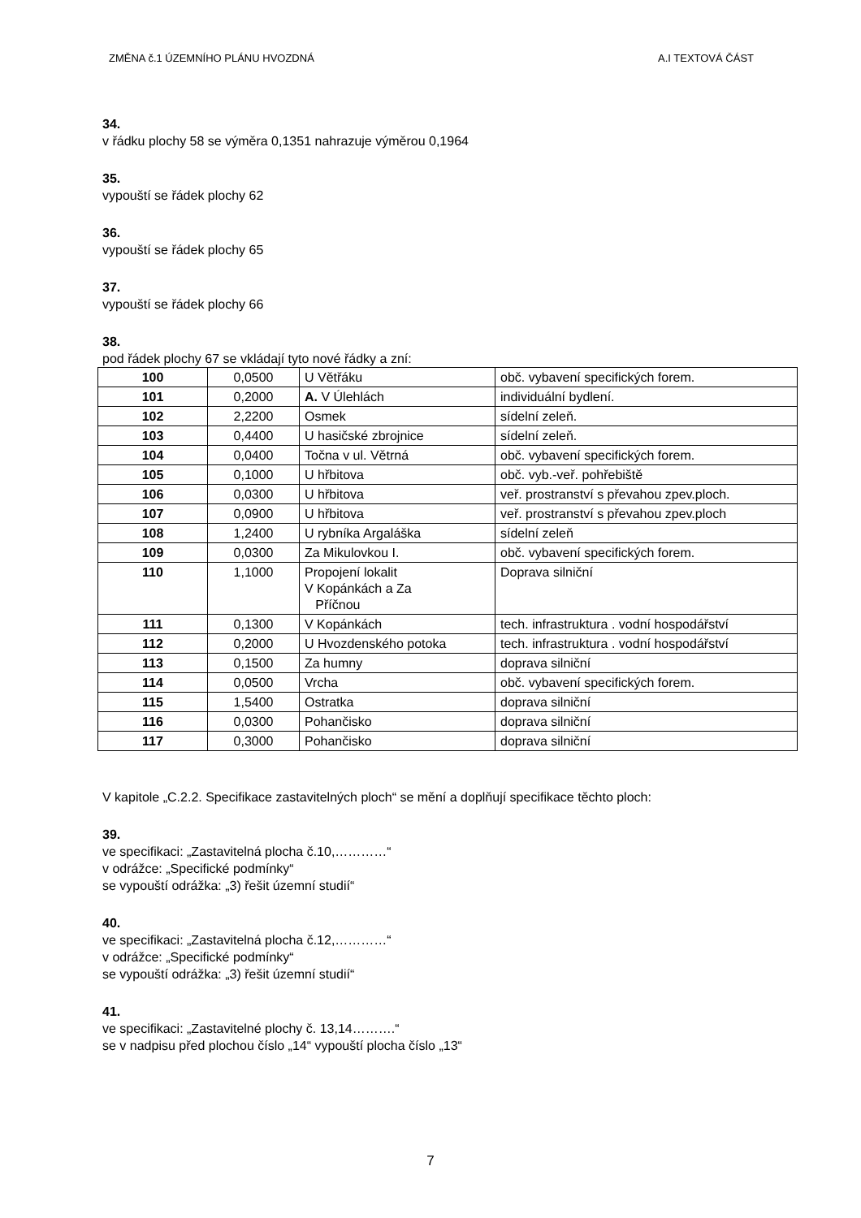ZMĚNA č.1 ÚZEMNÍHO PLÁNU HVOZDNÁ A.I TEXTOVÁ ČÁST
34.
v řádku plochy 58 se výměra 0,1351 nahrazuje výměrou 0,1964
35.
vypouští se řádek plochy 62
36.
vypouští se řádek plochy 65
37.
vypouští se řádek plochy 66
38.
pod řádek plochy 67 se vkládají tyto nové řádky a zní:
| 100 | 0,0500 | U Větřáku | obč. vybavení specifických forem. |
| 101 | 0,2000 | A. V Úlehlách | individuální bydlení. |
| 102 | 2,2200 | Osmek | sídelní zeleň. |
| 103 | 0,4400 | U hasičské zbrojnice | sídelní zeleň. |
| 104 | 0,0400 | Točna v ul. Větrná | obč. vybavení specifických forem. |
| 105 | 0,1000 | U hřbitova | obč. vyb.-veř. pohřebiště |
| 106 | 0,0300 | U hřbitova | veř. prostranství s převahou zpev.ploch. |
| 107 | 0,0900 | U hřbitova | veř. prostranství s převahou zpev.ploch |
| 108 | 1,2400 | U rybníka Argaláška | sídelní zeleň |
| 109 | 0,0300 | Za Mikulovkou I. | obč. vybavení specifických forem. |
| 110 | 1,1000 | Propojení lokalit V Kopánkách a Za Příčnou | Doprava silniční |
| 111 | 0,1300 | V Kopánkách | tech. infrastruktura . vodní hospodářství |
| 112 | 0,2000 | U Hvozdenského potoka | tech. infrastruktura . vodní hospodářství |
| 113 | 0,1500 | Za humny | doprava silniční |
| 114 | 0,0500 | Vrcha | obč. vybavení specifických forem. |
| 115 | 1,5400 | Ostratka | doprava silniční |
| 116 | 0,0300 | Pohančisko | doprava silniční |
| 117 | 0,3000 | Pohančisko | doprava silniční |
V kapitole „C.2.2. Specifikace zastavitelných ploch“ se mění a doplňují specifikace těchto ploch:
39.
ve specifikaci: „Zastavitelná plocha č.10,…………“
v odrážce: „Specifické podmínky“
se vypouští odrážka: „3) řešit územní studií“
40.
ve specifikaci: „Zastavitelná plocha č.12,…………“
v odrážce: „Specifické podmínky“
se vypouští odrážka: „3) řešit územní studií“
41.
ve specifikaci: „Zastavitelné plochy č. 13,14……….“
se v nadpisu před plochou číslo „14“ vypouští plocha číslo „13“
7